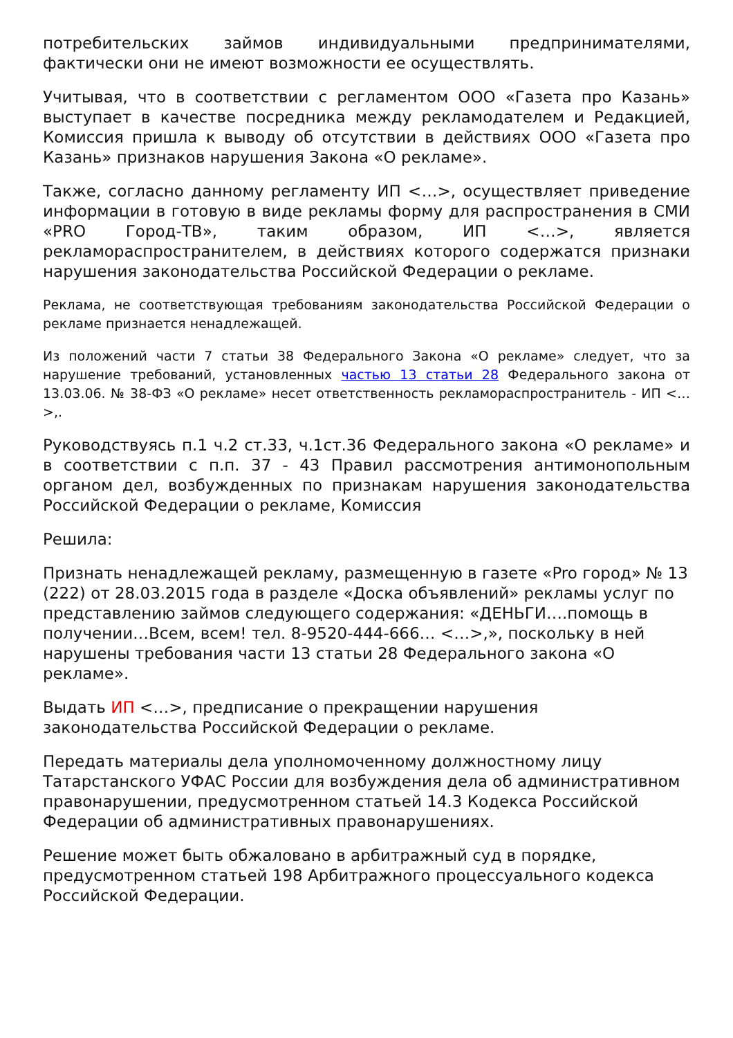потребительских займов индивидуальными предпринимателями, фактически они не имеют возможности ее осуществлять.
Учитывая, что в соответствии с регламентом ООО «Газета про Казань» выступает в качестве посредника между рекламодателем и Редакцией, Комиссия пришла к выводу об отсутствии в действиях ООО «Газета про Казань» признаков нарушения Закона «О рекламе».
Также, согласно данному регламенту ИП <…>, осуществляет приведение информации в готовую в виде рекламы форму для распространения в СМИ «PRO Город-ТВ», таким образом, ИП <…>, является рекламораспространителем, в действиях которого содержатся признаки нарушения законодательства Российской Федерации о рекламе.
Реклама, не соответствующая требованиям законодательства Российской Федерации о рекламе признается ненадлежащей.
Из положений части 7 статьи 38 Федерального Закона «О рекламе» следует, что за нарушение требований, установленных частью 13 статьи 28 Федерального закона от 13.03.06. № 38-ФЗ «О рекламе» несет ответственность рекламораспространитель - ИП <…>,.
Руководствуясь п.1 ч.2 ст.33, ч.1ст.36 Федерального закона «О рекламе» и в соответствии с п.п. 37 - 43 Правил рассмотрения антимонопольным органом дел, возбужденных по признакам нарушения законодательства Российской Федерации о рекламе, Комиссия
Решила:
Признать ненадлежащей рекламу, размещенную в газете «Pro город» № 13 (222) от 28.03.2015 года в разделе «Доска объявлений» рекламы услуг по представлению займов следующего содержания: «ДЕНЬГИ….помощь в получении…Всем, всем! тел. 8-9520-444-666… <…>,», поскольку в ней нарушены требования части 13 статьи 28 Федерального закона «О рекламе».
Выдать ИП <…>, предписание о прекращении нарушения законодательства Российской Федерации о рекламе.
Передать материалы дела уполномоченному должностному лицу Татарстанского УФАС России для возбуждения дела об административном правонарушении, предусмотренном статьей 14.3 Кодекса Российской Федерации об административных правонарушениях.
Решение может быть обжаловано в арбитражный суд в порядке, предусмотренном статьей 198 Арбитражного процессуального кодекса Российской Федерации.